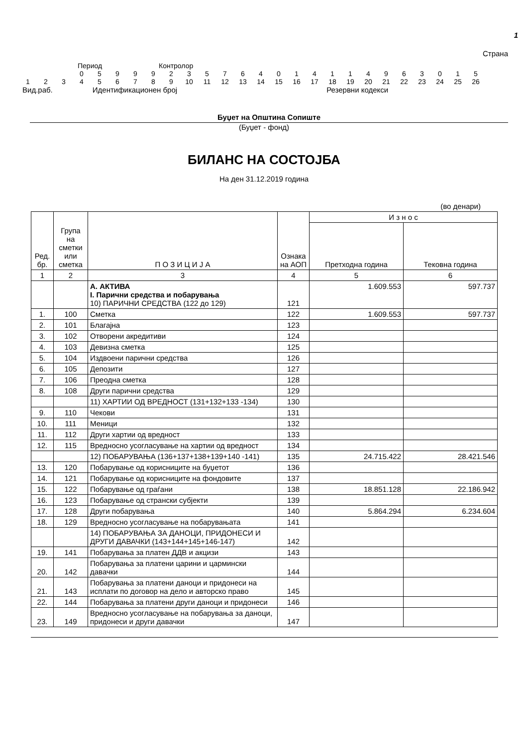1
Страна
Период Контролор
| | | | 0 | 5 | 9 | 9 | 9 | 2 | 3 | 5 | 7 | 6 | 4 | 0 | 1 | 4 | 1 | 1 | 4 | 9 | 6 | 3 | 0 | 1 | 5 |
| 1 | 2 | 3 | 4 | 5 | 6 | 7 | 8 | 9 | 10 | 11 | 12 | 13 | 14 | 15 | 16 | 17 | 18 | 19 | 20 | 21 | 22 | 23 | 24 | 25 | 26 |
Вид.раб. Идентификационен број Резервни кодекси
Буџет на Општина Сопиште
(Буџет - фонд)
БИЛАНС НА СОСТОЈБА
На ден 31.12.2019 година
(во денари)
| Ред. бр. | Група на сметки или сметка | П О З И Ц И Ј А | Ознака на АОП | И з н о с | |
| --- | --- | --- | --- | --- | --- |
| | | | | Претходна година | Тековна година |
| 1 | 2 | 3 | 4 | 5 | 6 |
| | | А. АКТИВА I. Парични средства и побарувања 10) ПАРИЧНИ СРЕДСТВА (122 до 129) | 121 | 1.609.553 | 597.737 |
| 1. | 100 | Сметка | 122 | 1.609.553 | 597.737 |
| 2. | 101 | Благајна | 123 | | |
| 3. | 102 | Отворени акредитиви | 124 | | |
| 4. | 103 | Девизна сметка | 125 | | |
| 5. | 104 | Издвоени парични средства | 126 | | |
| 6. | 105 | Депозити | 127 | | |
| 7. | 106 | Преодна сметка | 128 | | |
| 8. | 108 | Други парични средства | 129 | | |
| | | 11) ХАРТИИ ОД ВРЕДНОСТ (131+132+133 -134) | 130 | | |
| 9. | 110 | Чекови | 131 | | |
| 10. | 111 | Меници | 132 | | |
| 11. | 112 | Други хартии од вредност | 133 | | |
| 12. | 115 | Вредносно усогласување на хартии од вредност | 134 | | |
| | | 12) ПОБАРУВАЊА (136+137+138+139+140 -141) | 135 | 24.715.422 | 28.421.546 |
| 13. | 120 | Побарување од корисниците на буџетот | 136 | | |
| 14. | 121 | Побарување од корисниците на фондовите | 137 | | |
| 15. | 122 | Побарување од граѓани | 138 | 18.851.128 | 22.186.942 |
| 16. | 123 | Побарување од странски субјекти | 139 | | |
| 17. | 128 | Други побарувања | 140 | 5.864.294 | 6.234.604 |
| 18. | 129 | Вредносно усогласување на побарувањата | 141 | | |
| | | 14) ПОБАРУВАЊА ЗА ДАНОЦИ, ПРИДОНЕСИ И ДРУГИ ДАВАЧКИ (143+144+145+146-147) | 142 | | |
| 19. | 141 | Побарувања за платен ДДВ и акцизи | 143 | | |
| 20. | 142 | Побарувања за платени царини и цармински давачки | 144 | | |
| 21. | 143 | Побарувања за платени даноци и придонеси на исплати по договор на дело и авторско право | 145 | | |
| 22. | 144 | Побарувања за платени други даноци и придонеси | 146 | | |
| 23. | 149 | Вредносно усогласување на побарувања за даноци, придонеси и други давачки | 147 | | |